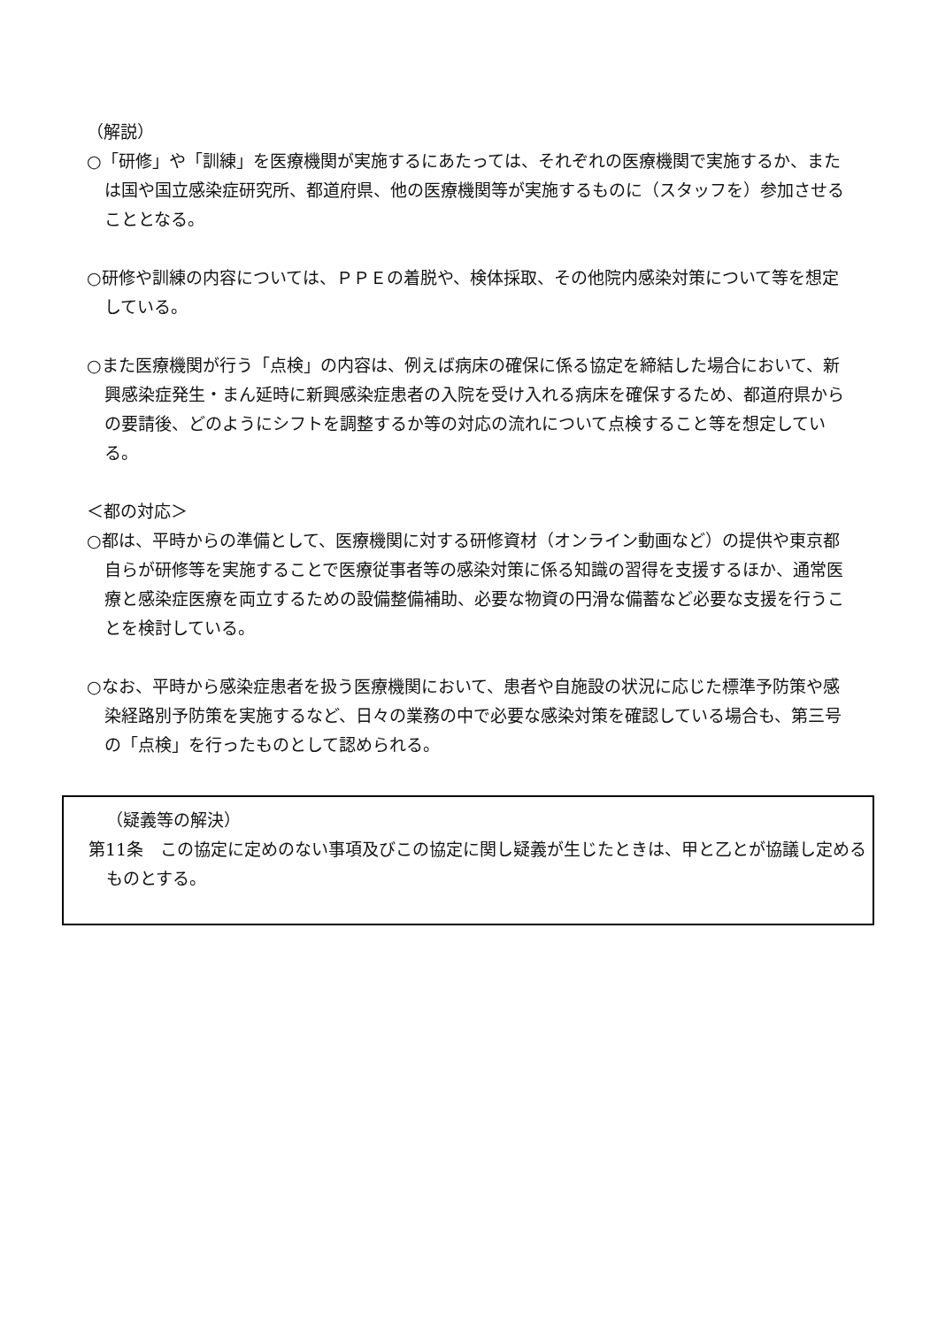（解説）
○「研修」や「訓練」を医療機関が実施するにあたっては、それぞれの医療機関で実施するか、または国や国立感染症研究所、都道府県、他の医療機関等が実施するものに（スタッフを）参加させることとなる。
○研修や訓練の内容については、ＰＰＥの着脱や、検体採取、その他院内感染対策について等を想定している。
○また医療機関が行う「点検」の内容は、例えば病床の確保に係る協定を締結した場合において、新興感染症発生・まん延時に新興感染症患者の入院を受け入れる病床を確保するため、都道府県からの要請後、どのようにシフトを調整するか等の対応の流れについて点検すること等を想定している。
＜都の対応＞
○都は、平時からの準備として、医療機関に対する研修資材（オンライン動画など）の提供や東京都自らが研修等を実施することで医療従事者等の感染対策に係る知識の習得を支援するほか、通常医療と感染症医療を両立するための設備整備補助、必要な物資の円滑な備蓄など必要な支援を行うことを検討している。
○なお、平時から感染症患者を扱う医療機関において、患者や自施設の状況に応じた標準予防策や感染経路別予防策を実施するなど、日々の業務の中で必要な感染対策を確認している場合も、第三号の「点検」を行ったものとして認められる。
（疑義等の解決）
第11条　この協定に定めのない事項及びこの協定に関し疑義が生じたときは、甲と乙とが協議し定めるものとする。